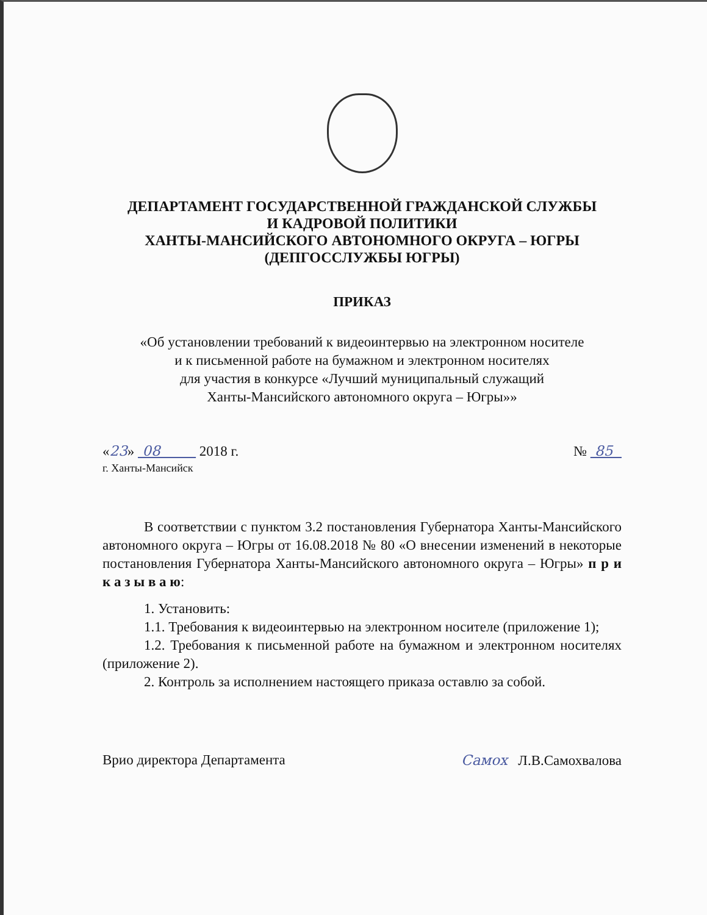ДЕПАРТАМЕНТ ГОСУДАРСТВЕННОЙ ГРАЖДАНСКОЙ СЛУЖБЫ
И КАДРОВОЙ ПОЛИТИКИ
ХАНТЫ-МАНСИЙСКОГО АВТОНОМНОГО ОКРУГА – ЮГРЫ
(ДЕПГОССЛУЖБЫ ЮГРЫ)
ПРИКАЗ
«Об установлении требований к видеоинтервью на электронном носителе
и к письменной работе на бумажном и электронном носителях
для участия в конкурсе «Лучший муниципальный служащий
Ханты-Мансийского автономного округа – Югры»»
«23» 08 2018 г.
г. Ханты-Мансийск
№ 85
В соответствии с пунктом 3.2 постановления Губернатора Ханты-Мансийского автономного округа – Югры от 16.08.2018 № 80 «О внесении изменений в некоторые постановления Губернатора Ханты-Мансийского автономного округа – Югры» п р и к а з ы в а ю:
1. Установить:
1.1. Требования к видеоинтервью на электронном носителе (приложение 1);
1.2. Требования к письменной работе на бумажном и электронном носителях (приложение 2).
2. Контроль за исполнением настоящего приказа оставлю за собой.
Врио директора Департамента Самох Л.В.Самохвалова